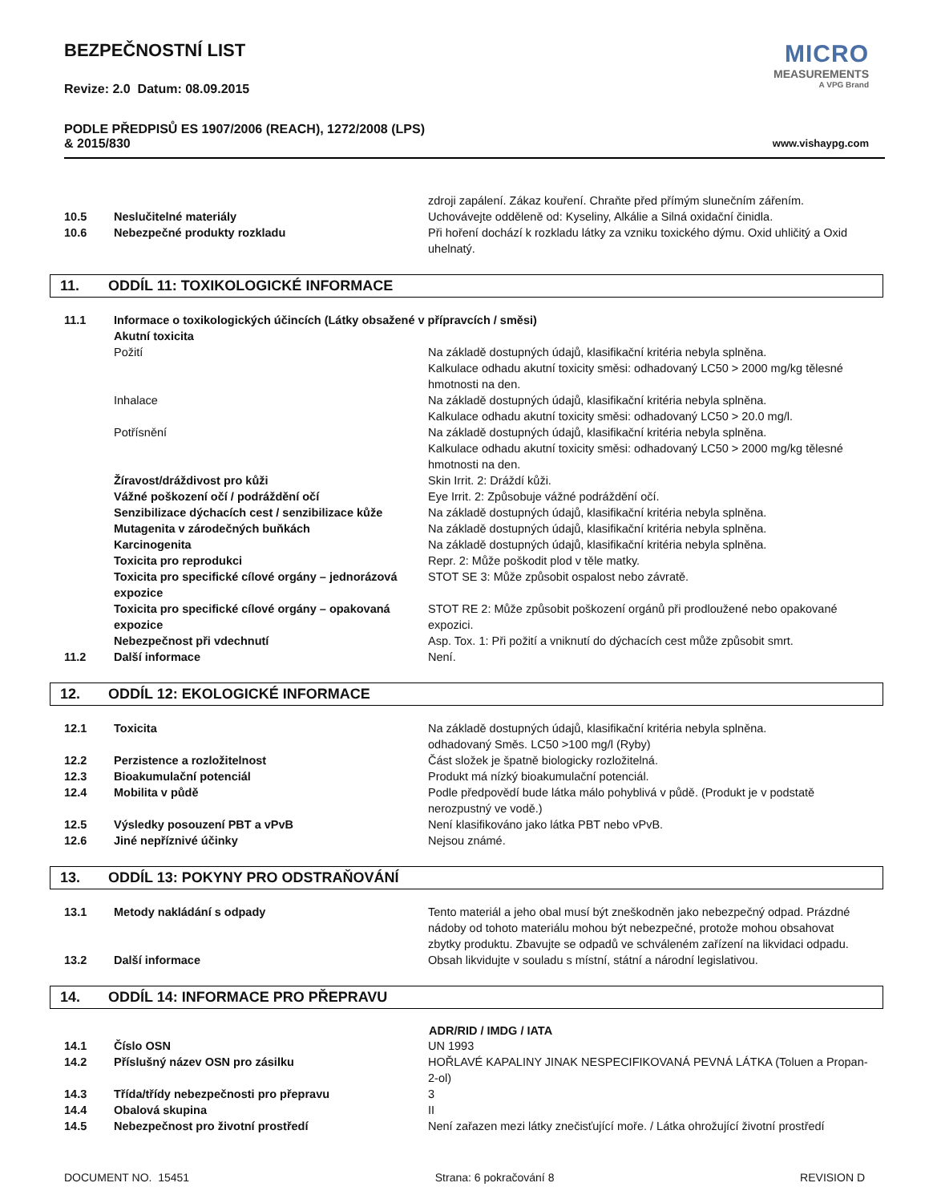BEZPEČNOSTNÍ LIST
Revize: 2.0 Datum: 08.09.2015
PODLE PŘEDPISŮ ES 1907/2006 (REACH), 1272/2008 (LPS)
& 2015/830
MICRO
MEASUREMENTS
A VPG Brand
www.vishaypg.com
| | | zdroji zapálení. Zákaz kouření. Chraňte před přímým slunečním zářením. |
| 10.5 | Neslučitelné materiály | Uchovávejte odděleně od: Kyseliny, Alkálie a Silná oxidační činidla. |
| 10.6 | Nebezpečné produkty rozkladu | Při hoření dochází k rozkladu látky za vzniku toxického dýmu. Oxid uhličitý a Oxid uhelnatý. |
11. ODDÍL 11: TOXIKOLOGICKÉ INFORMACE
| 11.1 | Informace o toxikologických účincích (Látky obsažené v přípravcích / směsi) | |
| | Akutní toxicita | |
| | Požití | Na základě dostupných údajů, klasifikační kritéria nebyla splněna. Kalkulace odhadu akutní toxicity směsi: odhadovaný LC50 > 2000 mg/kg tělesné hmotnosti na den. |
| | Inhalace | Na základě dostupných údajů, klasifikační kritéria nebyla splněna. Kalkulace odhadu akutní toxicity směsi: odhadovaný LC50 > 20.0 mg/l. |
| | Potřísnění | Na základě dostupných údajů, klasifikační kritéria nebyla splněna. Kalkulace odhadu akutní toxicity směsi: odhadovaný LC50 > 2000 mg/kg tělesné hmotnosti na den. |
| | Žíravost/dráždivost pro kůži | Skin Irrit. 2: Dráždí kůži. |
| | Vážné poškození očí / podráždění očí | Eye Irrit. 2: Způsobuje vážné podráždění očí. |
| | Senzibilizace dýchacích cest / senzibilizace kůže | Na základě dostupných údajů, klasifikační kritéria nebyla splněna. |
| | Mutagenita v zárodečných buňkách | Na základě dostupných údajů, klasifikační kritéria nebyla splněna. |
| | Karcinogenita | Na základě dostupných údajů, klasifikační kritéria nebyla splněna. |
| | Toxicita pro reprodukci | Repr. 2: Může poškodit plod v těle matky. |
| | Toxicita pro specifické cílové orgány – jednorázová expozice | STOT SE 3: Může způsobit ospalost nebo závratě. |
| | Toxicita pro specifické cílové orgány – opakovaná expozice | STOT RE 2: Může způsobit poškození orgánů při prodloužené nebo opakované expozici. |
| | Nebezpečnost při vdechnutí | Asp. Tox. 1: Při požití a vniknutí do dýchacích cest může způsobit smrt. |
| 11.2 | Další informace | Není. |
12. ODDÍL 12: EKOLOGICKÉ INFORMACE
| 12.1 | Toxicita | Na základě dostupných údajů, klasifikační kritéria nebyla splněna. odhadovaný Směs. LC50 >100 mg/l (Ryby) |
| 12.2 | Perzistence a rozložitelnost | Část složek je špatně biologicky rozložitelná. |
| 12.3 | Bioakumulační potenciál | Produkt má nízký bioakumulační potenciál. |
| 12.4 | Mobilita v půdě | Podle předpovědí bude látka málo pohyblivá v půdě. (Produkt je v podstatě nerozpustný ve vodě.) |
| 12.5 | Výsledky posouzení PBT a vPvB | Není klasifikováno jako látka PBT nebo vPvB. |
| 12.6 | Jiné nepříznivé účinky | Nejsou známé. |
13. ODDÍL 13: POKYNY PRO ODSTRAŇOVÁNÍ
| 13.1 | Metody nakládání s odpady | Tento materiál a jeho obal musí být zneškodněn jako nebezpečný odpad. Prázdné nádoby od tohoto materiálu mohou být nebezpečné, protože mohou obsahovat zbytky produktu. Zbavujte se odpadů ve schváleném zařízení na likvidaci odpadu. |
| 13.2 | Další informace | Obsah likvidujte v souladu s místní, státní a národní legislativou. |
14. ODDÍL 14: INFORMACE PRO PŘEPRAVU
| | | ADR/RID / IMDG / IATA |
| 14.1 | Číslo OSN | UN 1993 |
| 14.2 | Příslušný název OSN pro zásilku | HOŘLAVÉ KAPALINY JINAK NESPECIFIKOVANÁ PEVNÁ LÁTKA (Toluen a Propan-2-ol) |
| 14.3 | Třída/třídy nebezpečnosti pro přepravu | 3 |
| 14.4 | Obalová skupina | II |
| 14.5 | Nebezpečnost pro životní prostředí | Není zařazen mezi látky znečisťující moře. / Látka ohrožující životní prostředí |
DOCUMENT NO. 15451 Strana: 6 pokračování 8 REVISION D